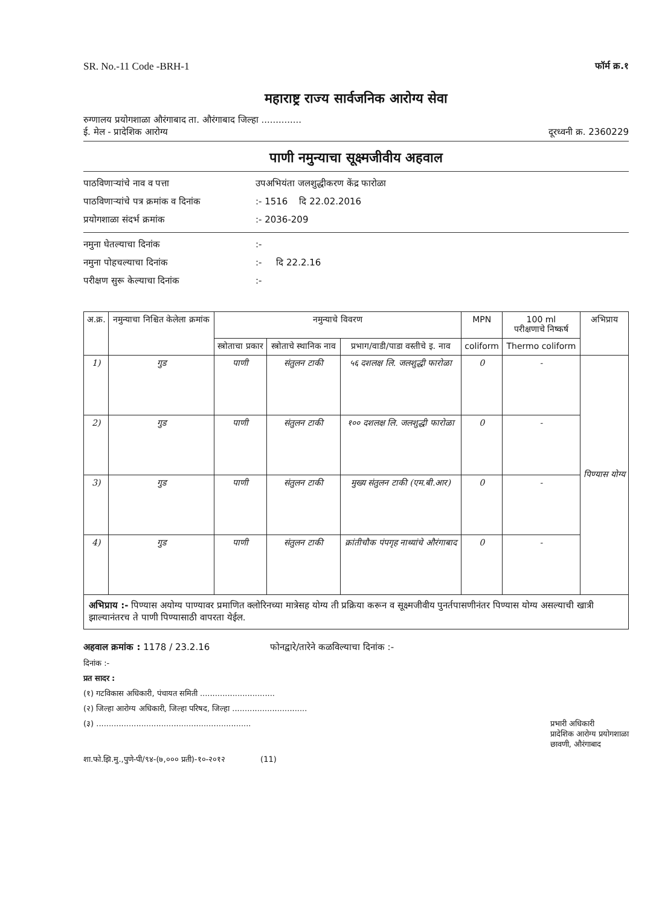SR. No.-11 Code -BRH-1 फॉर्म क्र.१
महाराष्ट्र राज्य सार्वजनिक आरोग्य सेवा
रुग्णालय प्रयोगशाळा औरंगाबाद ता. औरंगाबाद जिल्हा ..............
ई. मेल - प्रादेशिक आरोग्य दूरध्वनी क्र. 2360229
पाणी नमुन्याचा सूक्ष्मजीवीय अहवाल
पाठविणाऱ्यांचे नाव व पत्ता उपअभियंता जलशुद्धीकरण केंद्र फारोळा
पाठविणाऱ्यांचे पत्र क्रमांक व दिनांक:- 1516 दि 22.02.2016
प्रयोगशाळा संदर्भ क्रमांक:- 2036-209
नमुना घेतल्याचा दिनांक:-
नमुना पोहचल्याचा दिनांक:- दि 22.2.16
परीक्षण सुरू केल्याचा दिनांक:-
| अ.क्र. | नमुन्याचा निश्चित केलेला क्रमांक | नमुन्याचे विवरण | | | MPN | 100 ml परीक्षणाचे निष्कर्ष | अभिप्राय |
| --- | --- | --- | --- | --- | --- | --- | --- |
| | | स्त्रोताचा प्रकार | स्त्रोताचे स्थानिक नाव | प्रभाग/वाडी/पाडा वस्तीचे इ. नाव | coliform | Thermo coliform | |
| 1) | गुड | पाणी | संतुलन टाकी | ५६ दशलक्ष लि. जलशुद्धी फारोळा | 0 | - | पिण्यास योग्य |
| 2) | गुड | पाणी | संतुलन टाकी | १०० दशलक्ष लि. जलशुद्धी फारोळा | 0 | - | |
| 3) | गुड | पाणी | संतुलन टाकी | मुख्य संतुलन टाकी (एम.बी.आर) | 0 | - | |
| 4) | गुड | पाणी | संतुलन टाकी | क्रांतीचौक पंपगृह नाथ्यांचे औरंगाबाद | 0 | - | |
अभिप्राय :- पिण्यास अयोग्य पाण्यावर प्रमाणित क्लोरिनच्या मात्रेसह योग्य ती प्रक्रिया करून व सूक्ष्मजीवीय पुनर्तपासणीनंतर पिण्यास योग्य असल्याची खात्री झाल्यानंतरच ते पाणी पिण्यासाठी वापरता येईल.
अहवाल क्रमांक : 1178 / 23.2.16 फोनद्वारे/तारेने कळविल्याचा दिनांक :-
दिनांक :-
प्रत सादर :
(१) गटविकास अधिकारी, पंचायत समिती ..............................
(२) जिल्हा आरोग्य अधिकारी, जिल्हा परिषद, जिल्हा ..............................
(३) .............................................................. प्रभारी अधिकारी
प्रादेशिक आरोग्य प्रयोगशाळा
छावणी, औरंगाबाद
शा.फो.झि.मु.,पुणे-पी/९४-(७,००० प्रती)-१०-२०१२ (11)